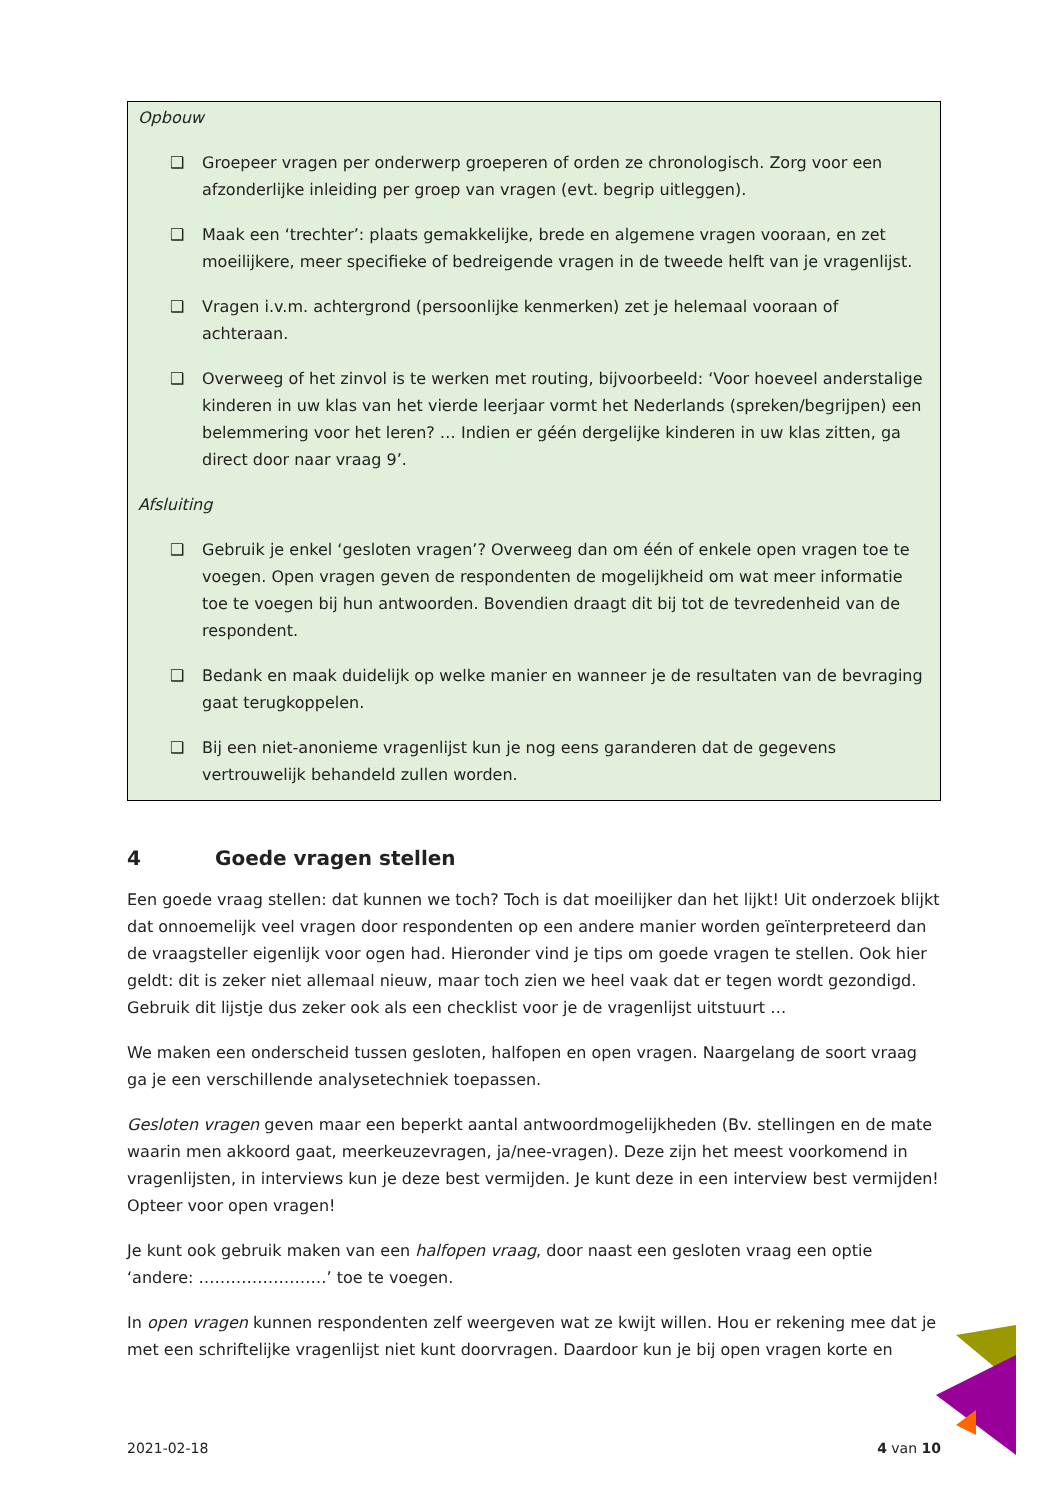Opbouw
❑ Groepeer vragen per onderwerp groeperen of orden ze chronologisch. Zorg voor een afzonderlijke inleiding per groep van vragen (evt. begrip uitleggen).
❑ Maak een ‘trechter’: plaats gemakkelijke, brede en algemene vragen vooraan, en zet moeilijkere, meer specifieke of bedreigende vragen in de tweede helft van je vragenlijst.
❑ Vragen i.v.m. achtergrond (persoonlijke kenmerken) zet je helemaal vooraan of achteraan.
❑ Overweeg of het zinvol is te werken met routing, bijvoorbeeld: ‘Voor hoeveel anderstalige kinderen in uw klas van het vierde leerjaar vormt het Nederlands (spreken/begrijpen) een belemmering voor het leren? … Indien er géén dergelijke kinderen in uw klas zitten, ga direct door naar vraag 9’.
Afsluiting
❑ Gebruik je enkel ‘gesloten vragen’? Overweeg dan om één of enkele open vragen toe te voegen. Open vragen geven de respondenten de mogelijkheid om wat meer informatie toe te voegen bij hun antwoorden. Bovendien draagt dit bij tot de tevredenheid van de respondent.
❑ Bedank en maak duidelijk op welke manier en wanneer je de resultaten van de bevraging gaat terugkoppelen.
❑ Bij een niet-anonieme vragenlijst kun je nog eens garanderen dat de gegevens vertrouwelijk behandeld zullen worden.
4 Goede vragen stellen
Een goede vraag stellen: dat kunnen we toch? Toch is dat moeilijker dan het lijkt! Uit onderzoek blijkt dat onnoemelijk veel vragen door respondenten op een andere manier worden geïnterpreteerd dan de vraagsteller eigenlijk voor ogen had. Hieronder vind je tips om goede vragen te stellen. Ook hier geldt: dit is zeker niet allemaal nieuw, maar toch zien we heel vaak dat er tegen wordt gezondigd. Gebruik dit lijstje dus zeker ook als een checklist voor je de vragenlijst uitstuurt …
We maken een onderscheid tussen gesloten, halfopen en open vragen. Naargelang de soort vraag ga je een verschillende analysetechniek toepassen.
Gesloten vragen geven maar een beperkt aantal antwoordmogelijkheden (Bv. stellingen en de mate waarin men akkoord gaat, meerkeuzevragen, ja/nee-vragen). Deze zijn het meest voorkomend in vragenlijsten, in interviews kun je deze best vermijden. Je kunt deze in een interview best vermijden! Opteer voor open vragen!
Je kunt ook gebruik maken van een halfopen vraag, door naast een gesloten vraag een optie ‘andere: ……………………’ toe te voegen.
In open vragen kunnen respondenten zelf weergeven wat ze kwijt willen. Hou er rekening mee dat je met een schriftelijke vragenlijst niet kunt doorvragen. Daardoor kun je bij open vragen korte en
2021-02-18 4 van 10